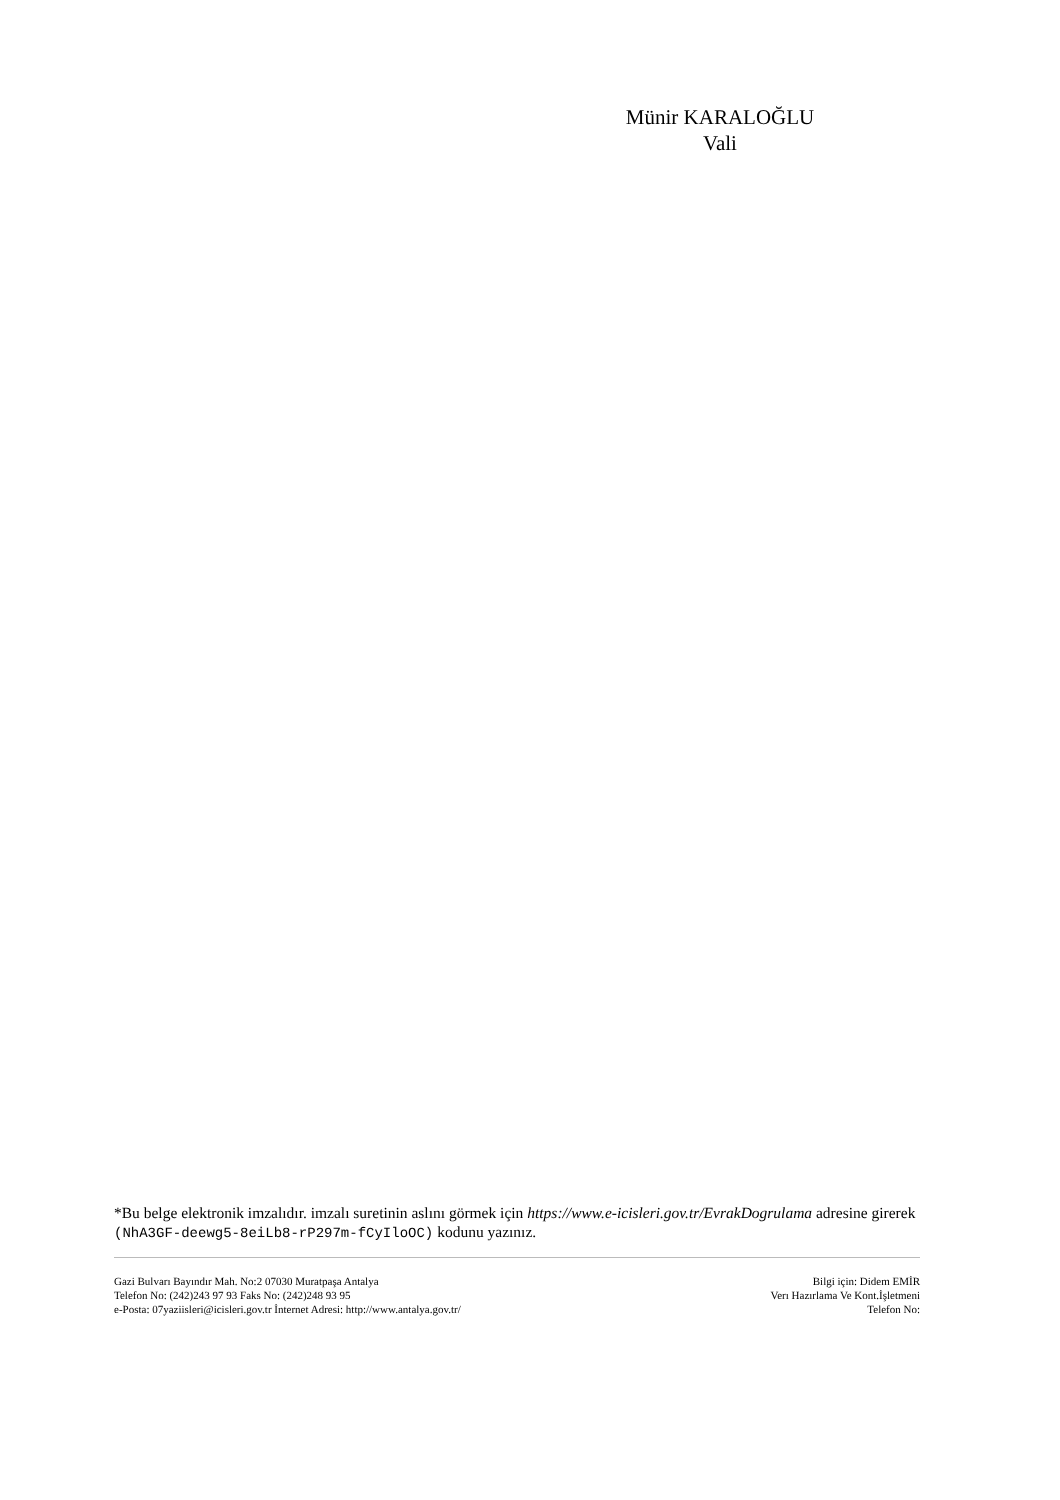Münir KARALOĞLU
Vali
*Bu belge elektronik imzalıdır. imzalı suretinin aslını görmek için https://www.e-icisleri.gov.tr/EvrakDogrulama adresine girerek (NhA3GF-deewg5-8eiLb8-rP297m-fCyIloOC) kodunu yazınız.
Gazi Bulvarı Bayındır Mah. No:2 07030 Muratpaşa Antalya
Telefon No: (242)243 97 93 Faks No: (242)248 93 95
e-Posta: 07yaziisleri@icisleri.gov.tr İnternet Adresi: http://www.antalya.gov.tr/
Bilgi için: Didem EMİR
Verı Hazırlama Ve Kont.İşletmeni
Telefon No: